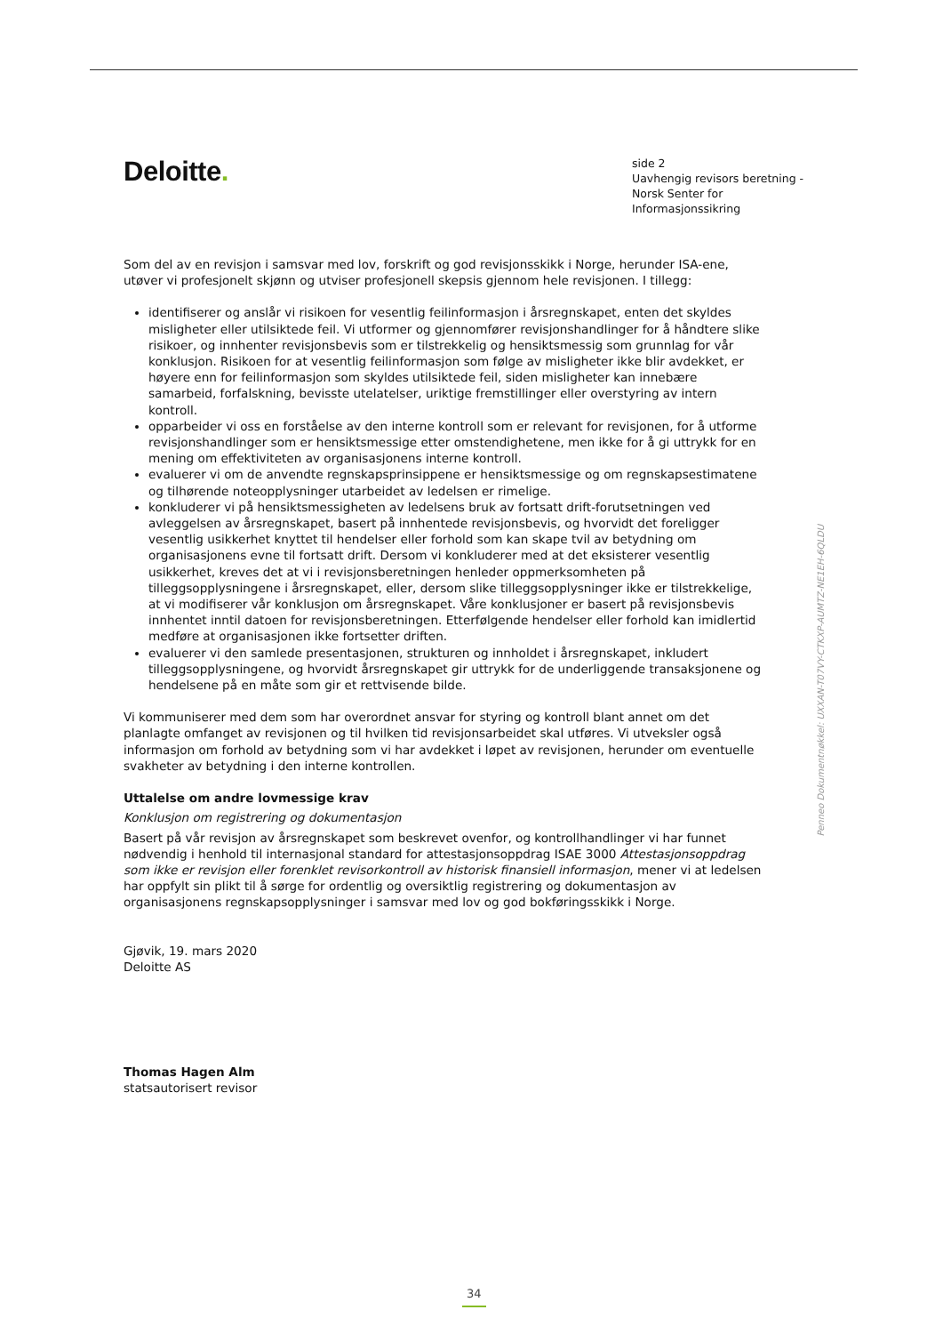Deloitte.
side 2
Uavhengig revisors beretning -
Norsk Senter for Informasjonssikring
Som del av en revisjon i samsvar med lov, forskrift og god revisjonsskikk i Norge, herunder ISA-ene, utøver vi profesjonelt skjønn og utviser profesjonell skepsis gjennom hele revisjonen. I tillegg:
identifiserer og anslår vi risikoen for vesentlig feilinformasjon i årsregnskapet, enten det skyldes misligheter eller utilsiktede feil. Vi utformer og gjennomfører revisjonshandlinger for å håndtere slike risikoer, og innhenter revisjonsbevis som er tilstrekkelig og hensiktsmessig som grunnlag for vår konklusjon. Risikoen for at vesentlig feilinformasjon som følge av misligheter ikke blir avdekket, er høyere enn for feilinformasjon som skyldes utilsiktede feil, siden misligheter kan innebære samarbeid, forfalskning, bevisste utelatelser, uriktige fremstillinger eller overstyring av intern kontroll.
opparbeider vi oss en forståelse av den interne kontroll som er relevant for revisjonen, for å utforme revisjonshandlinger som er hensiktsmessige etter omstendighetene, men ikke for å gi uttrykk for en mening om effektiviteten av organisasjonens interne kontroll.
evaluerer vi om de anvendte regnskapsprinsippene er hensiktsmessige og om regnskapsestimatene og tilhørende noteopplysninger utarbeidet av ledelsen er rimelige.
konkluderer vi på hensiktsmessigheten av ledelsens bruk av fortsatt drift-forutsetningen ved avleggelsen av årsregnskapet, basert på innhentede revisjonsbevis, og hvorvidt det foreligger vesentlig usikkerhet knyttet til hendelser eller forhold som kan skape tvil av betydning om organisasjonens evne til fortsatt drift. Dersom vi konkluderer med at det eksisterer vesentlig usikkerhet, kreves det at vi i revisjonsberetningen henleder oppmerksomheten på tilleggsopplysningene i årsregnskapet, eller, dersom slike tilleggsopplysninger ikke er tilstrekkelige, at vi modifiserer vår konklusjon om årsregnskapet. Våre konklusjoner er basert på revisjonsbevis innhentet inntil datoen for revisjonsberetningen. Etterfølgende hendelser eller forhold kan imidlertid medføre at organisasjonen ikke fortsetter driften.
evaluerer vi den samlede presentasjonen, strukturen og innholdet i årsregnskapet, inkludert tilleggsopplysningene, og hvorvidt årsregnskapet gir uttrykk for de underliggende transaksjonene og hendelsene på en måte som gir et rettvisende bilde.
Vi kommuniserer med dem som har overordnet ansvar for styring og kontroll blant annet om det planlagte omfanget av revisjonen og til hvilken tid revisjonsarbeidet skal utføres. Vi utveksler også informasjon om forhold av betydning som vi har avdekket i løpet av revisjonen, herunder om eventuelle svakheter av betydning i den interne kontrollen.
Uttalelse om andre lovmessige krav
Konklusjon om registrering og dokumentasjon
Basert på vår revisjon av årsregnskapet som beskrevet ovenfor, og kontrollhandlinger vi har funnet nødvendig i henhold til internasjonal standard for attestasjonsoppdrag ISAE 3000 Attestasjonsoppdrag som ikke er revisjon eller forenklet revisorkontroll av historisk finansiell informasjon, mener vi at ledelsen har oppfylt sin plikt til å sørge for ordentlig og oversiktlig registrering og dokumentasjon av organisasjonens regnskapsopplysninger i samsvar med lov og god bokføringsskikk i Norge.
Gjøvik, 19. mars 2020
Deloitte AS
Thomas Hagen Alm
statsautorisert revisor
Penneo Dokumentnøkkel: UXXAN-T07VY-CTKXP-AUMTZ-NE1EH-6QLDU
34